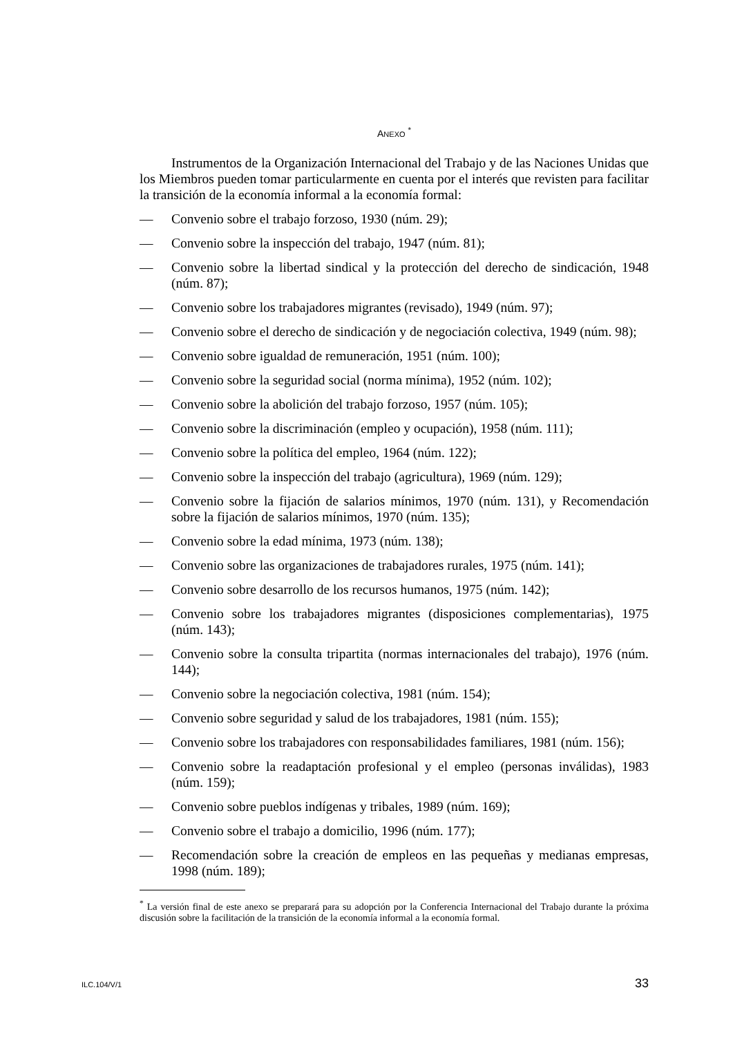ANEXO <sup>*</sup>
Instrumentos de la Organización Internacional del Trabajo y de las Naciones Unidas que los Miembros pueden tomar particularmente en cuenta por el interés que revisten para facilitar la transición de la economía informal a la economía formal:
— Convenio sobre el trabajo forzoso, 1930 (núm. 29);
— Convenio sobre la inspección del trabajo, 1947 (núm. 81);
— Convenio sobre la libertad sindical y la protección del derecho de sindicación, 1948 (núm. 87);
— Convenio sobre los trabajadores migrantes (revisado), 1949 (núm. 97);
— Convenio sobre el derecho de sindicación y de negociación colectiva, 1949 (núm. 98);
— Convenio sobre igualdad de remuneración, 1951 (núm. 100);
— Convenio sobre la seguridad social (norma mínima), 1952 (núm. 102);
— Convenio sobre la abolición del trabajo forzoso, 1957 (núm. 105);
— Convenio sobre la discriminación (empleo y ocupación), 1958 (núm. 111);
— Convenio sobre la política del empleo, 1964 (núm. 122);
— Convenio sobre la inspección del trabajo (agricultura), 1969 (núm. 129);
— Convenio sobre la fijación de salarios mínimos, 1970 (núm. 131), y Recomendación sobre la fijación de salarios mínimos, 1970 (núm. 135);
— Convenio sobre la edad mínima, 1973 (núm. 138);
— Convenio sobre las organizaciones de trabajadores rurales, 1975 (núm. 141);
— Convenio sobre desarrollo de los recursos humanos, 1975 (núm. 142);
— Convenio sobre los trabajadores migrantes (disposiciones complementarias), 1975 (núm. 143);
— Convenio sobre la consulta tripartita (normas internacionales del trabajo), 1976 (núm. 144);
— Convenio sobre la negociación colectiva, 1981 (núm. 154);
— Convenio sobre seguridad y salud de los trabajadores, 1981 (núm. 155);
— Convenio sobre los trabajadores con responsabilidades familiares, 1981 (núm. 156);
— Convenio sobre la readaptación profesional y el empleo (personas inválidas), 1983 (núm. 159);
— Convenio sobre pueblos indígenas y tribales, 1989 (núm. 169);
— Convenio sobre el trabajo a domicilio, 1996 (núm. 177);
— Recomendación sobre la creación de empleos en las pequeñas y medianas empresas, 1998 (núm. 189);
<sup>*</sup> La versión final de este anexo se preparará para su adopción por la Conferencia Internacional del Trabajo durante la próxima discusión sobre la facilitación de la transición de la economía informal a la economía formal.
ILC.104/V/1 33